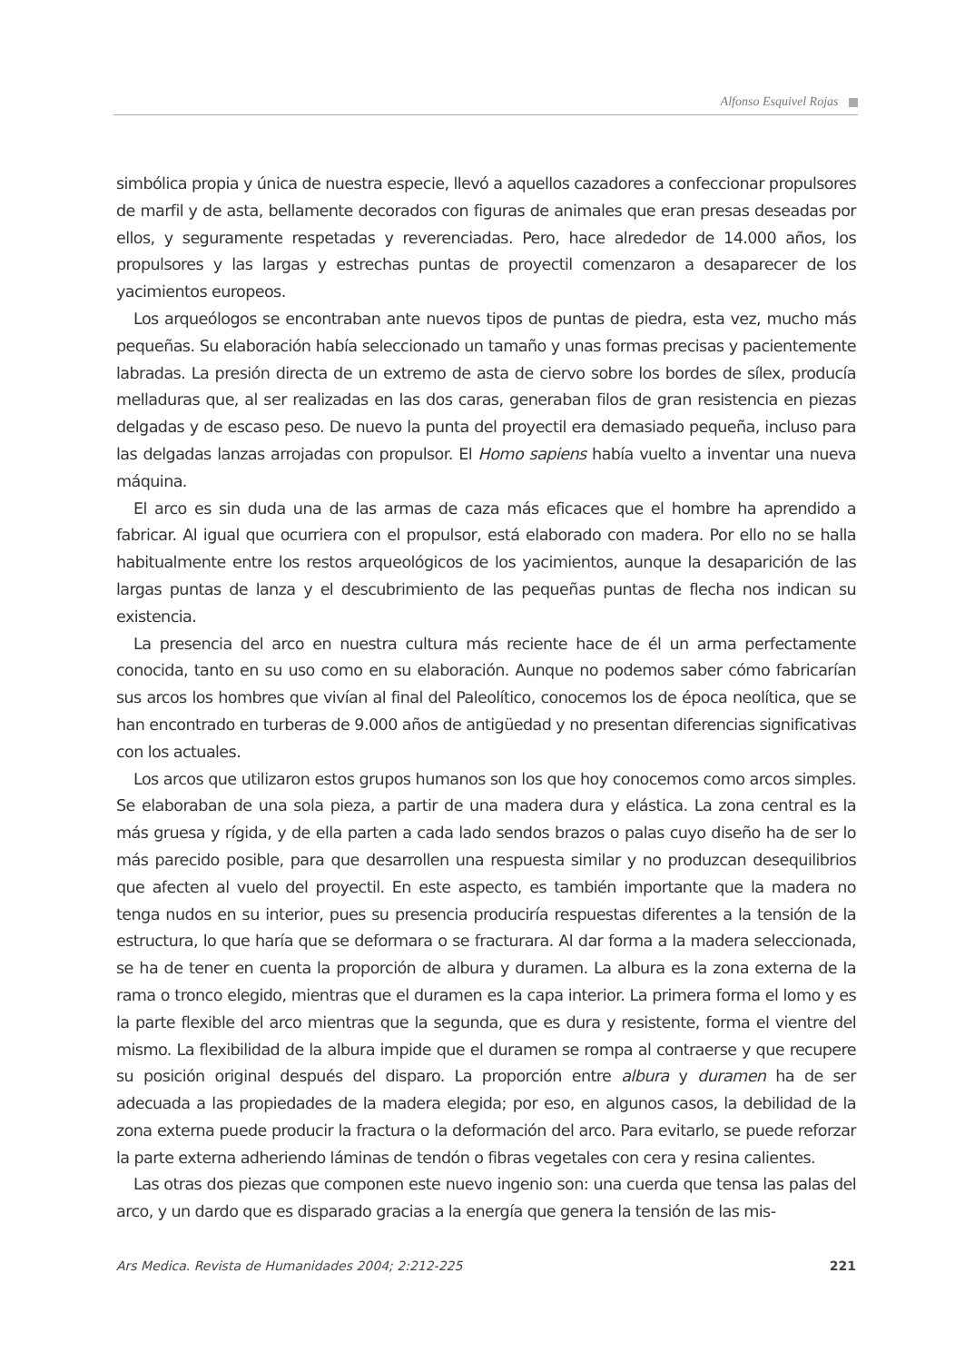Alfonso Esquivel Rojas
simbólica propia y única de nuestra especie, llevó a aquellos cazadores a confeccionar propulsores de marfil y de asta, bellamente decorados con figuras de animales que eran presas deseadas por ellos, y seguramente respetadas y reverenciadas. Pero, hace alrededor de 14.000 años, los propulsores y las largas y estrechas puntas de proyectil comenzaron a desaparecer de los yacimientos europeos.
Los arqueólogos se encontraban ante nuevos tipos de puntas de piedra, esta vez, mucho más pequeñas. Su elaboración había seleccionado un tamaño y unas formas precisas y pacientemente labradas. La presión directa de un extremo de asta de ciervo sobre los bordes de sílex, producía melladuras que, al ser realizadas en las dos caras, generaban filos de gran resistencia en piezas delgadas y de escaso peso. De nuevo la punta del proyectil era demasiado pequeña, incluso para las delgadas lanzas arrojadas con propulsor. El Homo sapiens había vuelto a inventar una nueva máquina.
El arco es sin duda una de las armas de caza más eficaces que el hombre ha aprendido a fabricar. Al igual que ocurriera con el propulsor, está elaborado con madera. Por ello no se halla habitualmente entre los restos arqueológicos de los yacimientos, aunque la desaparición de las largas puntas de lanza y el descubrimiento de las pequeñas puntas de flecha nos indican su existencia.
La presencia del arco en nuestra cultura más reciente hace de él un arma perfectamente conocida, tanto en su uso como en su elaboración. Aunque no podemos saber cómo fabricarían sus arcos los hombres que vivían al final del Paleolítico, conocemos los de época neolítica, que se han encontrado en turberas de 9.000 años de antigüedad y no presentan diferencias significativas con los actuales.
Los arcos que utilizaron estos grupos humanos son los que hoy conocemos como arcos simples. Se elaboraban de una sola pieza, a partir de una madera dura y elástica. La zona central es la más gruesa y rígida, y de ella parten a cada lado sendos brazos o palas cuyo diseño ha de ser lo más parecido posible, para que desarrollen una respuesta similar y no produzcan desequilibrios que afecten al vuelo del proyectil. En este aspecto, es también importante que la madera no tenga nudos en su interior, pues su presencia produciría respuestas diferentes a la tensión de la estructura, lo que haría que se deformara o se fracturara. Al dar forma a la madera seleccionada, se ha de tener en cuenta la proporción de albura y duramen. La albura es la zona externa de la rama o tronco elegido, mientras que el duramen es la capa interior. La primera forma el lomo y es la parte flexible del arco mientras que la segunda, que es dura y resistente, forma el vientre del mismo. La flexibilidad de la albura impide que el duramen se rompa al contraerse y que recupere su posición original después del disparo. La proporción entre albura y duramen ha de ser adecuada a las propiedades de la madera elegida; por eso, en algunos casos, la debilidad de la zona externa puede producir la fractura o la deformación del arco. Para evitarlo, se puede reforzar la parte externa adheriendo láminas de tendón o fibras vegetales con cera y resina calientes.
Las otras dos piezas que componen este nuevo ingenio son: una cuerda que tensa las palas del arco, y un dardo que es disparado gracias a la energía que genera la tensión de las mis-
Ars Medica. Revista de Humanidades 2004; 2:212-225 221